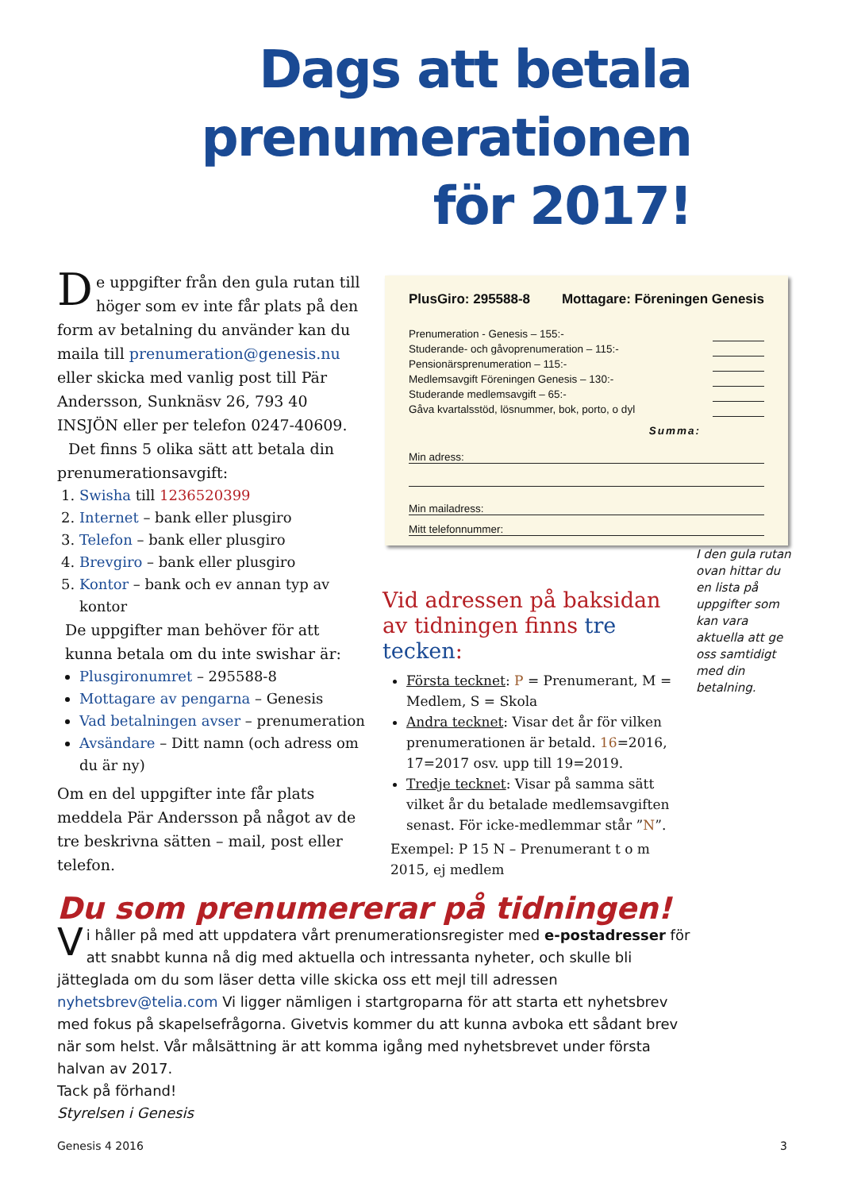Dags att betala
prenumerationen
för 2017!
De uppgifter från den gula rutan till höger som ev inte får plats på den form av betalning du använder kan du maila till prenumeration@genesis.nu eller skicka med vanlig post till Pär Andersson, Sunknäsv 26, 793 40 INSJÖN eller per telefon 0247-40609.
Det finns 5 olika sätt att betala din prenumerationsavgift:
1. Swisha till 1236520399
2. Internet – bank eller plusgiro
3. Telefon – bank eller plusgiro
4. Brevgiro – bank eller plusgiro
5. Kontor – bank och ev annan typ av kontor
De uppgifter man behöver för att kunna betala om du inte swishar är:
Plusgironumret – 295588-8
Mottagare av pengarna – Genesis
Vad betalningen avser – prenumeration
Avsändare – Ditt namn (och adress om du är ny)
Om en del uppgifter inte får plats meddela Pär Andersson på något av de tre beskrivna sätten – mail, post eller telefon.
PlusGiro: 295588-8 Mottagare: Föreningen Genesis
Prenumeration - Genesis – 155:-
Studerande- och gåvoprenumeration – 115:-
Pensionärsprenumeration – 115:-
Medlemsavgift Föreningen Genesis – 130:-
Studerande medlemsavgift – 65:-
Gåva kvartalsstöd, lösnummer, bok, porto, o dyl
Summa:
Min adress:
Min mailadress:
Mitt telefonnummer:
I den gula rutan ovan hittar du en lista på uppgifter som kan vara aktuella att ge oss samtidigt med din betalning.
Vid adressen på baksidan
av tidningen finns tre tecken:
Första tecknet: P = Prenumerant, M = Medlem, S = Skola
Andra tecknet: Visar det år för vilken prenumerationen är betald. 16=2016, 17=2017 osv. upp till 19=2019.
Tredje tecknet: Visar på samma sätt vilket år du betalade medlemsavgiften senast. För icke-medlemmar står ”N”.
Exempel: P 15 N – Prenumerant t o m 2015, ej medlem
Du som prenumererar på tidningen!
Vi håller på med att uppdatera vårt prenumerationsregister med e-postadresser för att snabbt kunna nå dig med aktuella och intressanta nyheter, och skulle bli jätteglada om du som läser detta ville skicka oss ett mejl till adressen nyhetsbrev@telia.com Vi ligger nämligen i startgroparna för att starta ett nyhetsbrev med fokus på skapelsefrågorna. Givetvis kommer du att kunna avboka ett sådant brev när som helst. Vår målsättning är att komma igång med nyhetsbrevet under första halvan av 2017.
Tack på förhand!
Styrelsen i Genesis
Genesis 4 2016 3